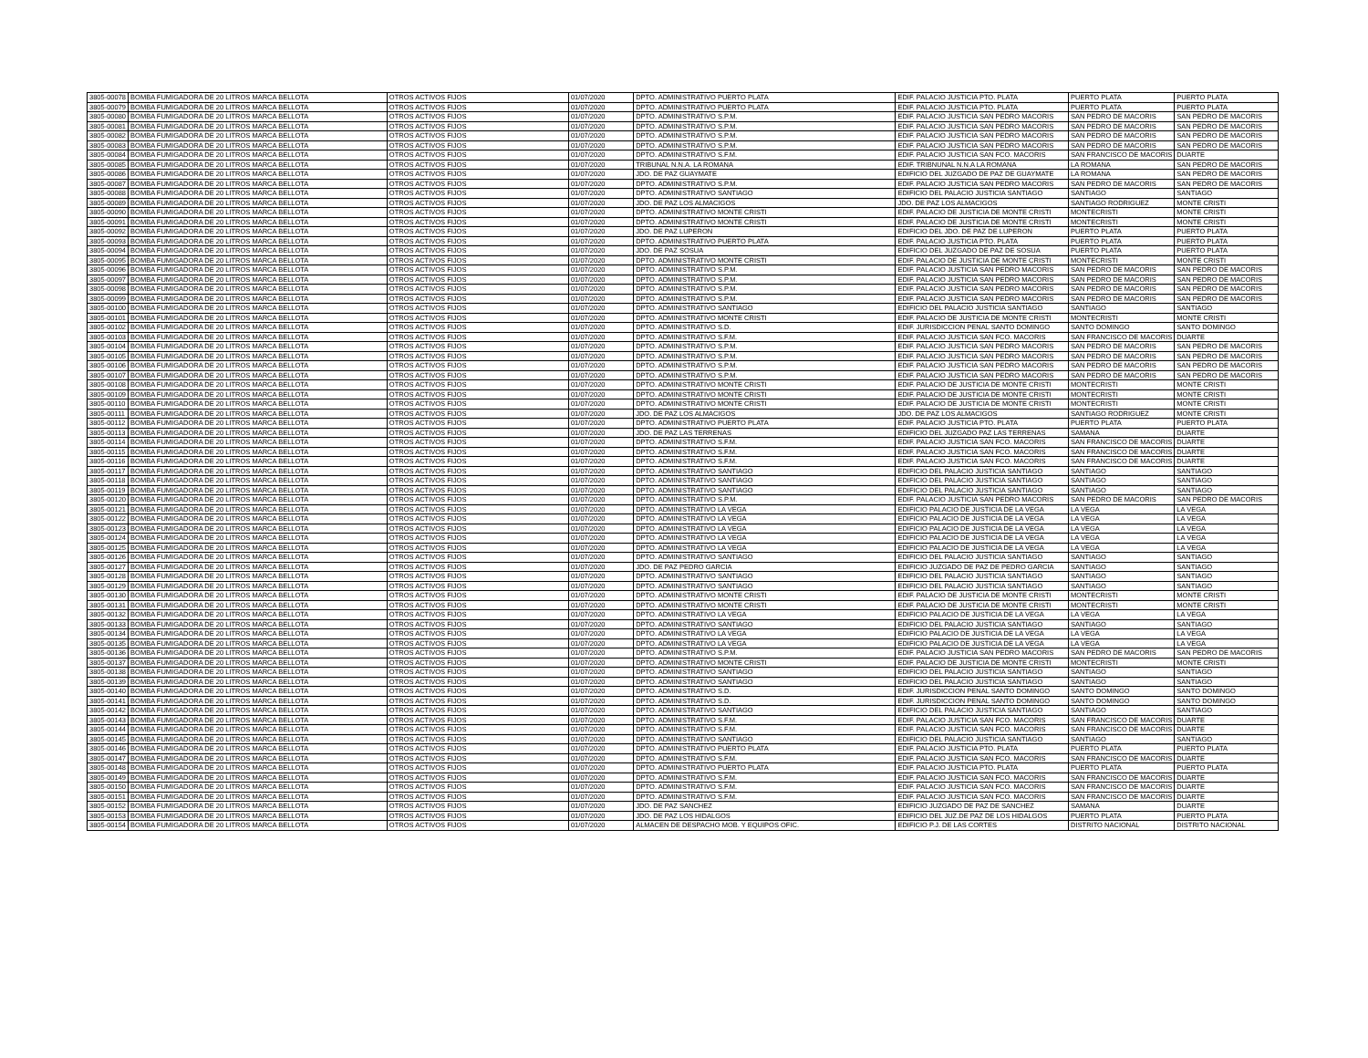| 3805-00078 | BOMBA FUMIGADORA DE 20 LITROS MARCA BELLOTA | OTROS ACTIVOS FIJOS | 01/07/2020 | DPTO. ADMINISTRATIVO PUERTO PLATA | EDIF. PALACIO JUSTICIA PTO. PLATA | PUERTO PLATA | PUERTO PLATA |
| 3805-00079 | BOMBA FUMIGADORA DE 20 LITROS MARCA BELLOTA | OTROS ACTIVOS FIJOS | 01/07/2020 | DPTO. ADMINISTRATIVO PUERTO PLATA | EDIF. PALACIO JUSTICIA PTO. PLATA | PUERTO PLATA | PUERTO PLATA |
| 3805-00080 | BOMBA FUMIGADORA DE 20 LITROS MARCA BELLOTA | OTROS ACTIVOS FIJOS | 01/07/2020 | DPTO. ADMINISTRATIVO S.P.M. | EDIF. PALACIO JUSTICIA SAN PEDRO MACORIS | SAN PEDRO DE MACORIS | SAN PEDRO DE MACORIS |
| 3805-00081 | BOMBA FUMIGADORA DE 20 LITROS MARCA BELLOTA | OTROS ACTIVOS FIJOS | 01/07/2020 | DPTO. ADMINISTRATIVO S.P.M. | EDIF. PALACIO JUSTICIA SAN PEDRO MACORIS | SAN PEDRO DE MACORIS | SAN PEDRO DE MACORIS |
| 3805-00082 | BOMBA FUMIGADORA DE 20 LITROS MARCA BELLOTA | OTROS ACTIVOS FIJOS | 01/07/2020 | DPTO. ADMINISTRATIVO S.P.M. | EDIF. PALACIO JUSTICIA SAN PEDRO MACORIS | SAN PEDRO DE MACORIS | SAN PEDRO DE MACORIS |
| 3805-00083 | BOMBA FUMIGADORA DE 20 LITROS MARCA BELLOTA | OTROS ACTIVOS FIJOS | 01/07/2020 | DPTO. ADMINISTRATIVO S.P.M. | EDIF. PALACIO JUSTICIA SAN PEDRO MACORIS | SAN PEDRO DE MACORIS | SAN PEDRO DE MACORIS |
| 3805-00084 | BOMBA FUMIGADORA DE 20 LITROS MARCA BELLOTA | OTROS ACTIVOS FIJOS | 01/07/2020 | DPTO. ADMINISTRATIVO S.F.M. | EDIF. PALACIO JUSTICIA SAN FCO. MACORIS | SAN FRANCISCO DE MACORIS | DUARTE |
| 3805-00085 | BOMBA FUMIGADORA DE 20 LITROS MARCA BELLOTA | OTROS ACTIVOS FIJOS | 01/07/2020 | TRIBUNAL N.N.A. LA ROMANA | EDIF. TRIBNUNAL N.N.A LA ROMANA | LA ROMANA | SAN PEDRO DE MACORIS |
| 3805-00086 | BOMBA FUMIGADORA DE 20 LITROS MARCA BELLOTA | OTROS ACTIVOS FIJOS | 01/07/2020 | JDO. DE PAZ GUAYMATE | EDIFICIO DEL JUZGADO DE PAZ DE GUAYMATE | LA ROMANA | SAN PEDRO DE MACORIS |
| 3805-00087 | BOMBA FUMIGADORA DE 20 LITROS MARCA BELLOTA | OTROS ACTIVOS FIJOS | 01/07/2020 | DPTO. ADMINISTRATIVO S.P.M. | EDIF. PALACIO JUSTICIA SAN PEDRO MACORIS | SAN PEDRO DE MACORIS | SAN PEDRO DE MACORIS |
| 3805-00088 | BOMBA FUMIGADORA DE 20 LITROS MARCA BELLOTA | OTROS ACTIVOS FIJOS | 01/07/2020 | DPTO. ADMINISTRATIVO SANTIAGO | EDIFICIO DEL PALACIO JUSTICIA SANTIAGO | SANTIAGO | SANTIAGO |
| 3805-00089 | BOMBA FUMIGADORA DE 20 LITROS MARCA BELLOTA | OTROS ACTIVOS FIJOS | 01/07/2020 | JDO. DE PAZ LOS ALMACIGOS | JDO. DE PAZ LOS ALMACIGOS | SANTIAGO RODRIGUEZ | MONTE CRISTI |
| 3805-00090 | BOMBA FUMIGADORA DE 20 LITROS MARCA BELLOTA | OTROS ACTIVOS FIJOS | 01/07/2020 | DPTO. ADMINISTRATIVO MONTE CRISTI | EDIF. PALACIO DE JUSTICIA DE MONTE CRISTI | MONTECRISTI | MONTE CRISTI |
| 3805-00091 | BOMBA FUMIGADORA DE 20 LITROS MARCA BELLOTA | OTROS ACTIVOS FIJOS | 01/07/2020 | DPTO. ADMINISTRATIVO MONTE CRISTI | EDIF. PALACIO DE JUSTICIA DE MONTE CRISTI | MONTECRISTI | MONTE CRISTI |
| 3805-00092 | BOMBA FUMIGADORA DE 20 LITROS MARCA BELLOTA | OTROS ACTIVOS FIJOS | 01/07/2020 | JDO. DE PAZ LUPERON | EDIFICIO DEL JDO. DE PAZ DE LUPERON | PUERTO PLATA | PUERTO PLATA |
| 3805-00093 | BOMBA FUMIGADORA DE 20 LITROS MARCA BELLOTA | OTROS ACTIVOS FIJOS | 01/07/2020 | DPTO. ADMINISTRATIVO PUERTO PLATA | EDIF. PALACIO JUSTICIA PTO. PLATA | PUERTO PLATA | PUERTO PLATA |
| 3805-00094 | BOMBA FUMIGADORA DE 20 LITROS MARCA BELLOTA | OTROS ACTIVOS FIJOS | 01/07/2020 | JDO. DE PAZ SOSUA | EDIFICIO DEL JUZGADO DE PAZ DE SOSUA | PUERTO PLATA | PUERTO PLATA |
| 3805-00095 | BOMBA FUMIGADORA DE 20 LITROS MARCA BELLOTA | OTROS ACTIVOS FIJOS | 01/07/2020 | DPTO. ADMINISTRATIVO MONTE CRISTI | EDIF. PALACIO DE JUSTICIA DE MONTE CRISTI | MONTECRISTI | MONTE CRISTI |
| 3805-00096 | BOMBA FUMIGADORA DE 20 LITROS MARCA BELLOTA | OTROS ACTIVOS FIJOS | 01/07/2020 | DPTO. ADMINISTRATIVO S.P.M. | EDIF. PALACIO JUSTICIA SAN PEDRO MACORIS | SAN PEDRO DE MACORIS | SAN PEDRO DE MACORIS |
| 3805-00097 | BOMBA FUMIGADORA DE 20 LITROS MARCA BELLOTA | OTROS ACTIVOS FIJOS | 01/07/2020 | DPTO. ADMINISTRATIVO S.P.M. | EDIF. PALACIO JUSTICIA SAN PEDRO MACORIS | SAN PEDRO DE MACORIS | SAN PEDRO DE MACORIS |
| 3805-00098 | BOMBA FUMIGADORA DE 20 LITROS MARCA BELLOTA | OTROS ACTIVOS FIJOS | 01/07/2020 | DPTO. ADMINISTRATIVO S.P.M. | EDIF. PALACIO JUSTICIA SAN PEDRO MACORIS | SAN PEDRO DE MACORIS | SAN PEDRO DE MACORIS |
| 3805-00099 | BOMBA FUMIGADORA DE 20 LITROS MARCA BELLOTA | OTROS ACTIVOS FIJOS | 01/07/2020 | DPTO. ADMINISTRATIVO S.P.M. | EDIF. PALACIO JUSTICIA SAN PEDRO MACORIS | SAN PEDRO DE MACORIS | SAN PEDRO DE MACORIS |
| 3805-00100 | BOMBA FUMIGADORA DE 20 LITROS MARCA BELLOTA | OTROS ACTIVOS FIJOS | 01/07/2020 | DPTO. ADMINISTRATIVO SANTIAGO | EDIFICIO DEL PALACIO JUSTICIA SANTIAGO | SANTIAGO | SANTIAGO |
| 3805-00101 | BOMBA FUMIGADORA DE 20 LITROS MARCA BELLOTA | OTROS ACTIVOS FIJOS | 01/07/2020 | DPTO. ADMINISTRATIVO MONTE CRISTI | EDIF. PALACIO DE JUSTICIA DE MONTE CRISTI | MONTECRISTI | MONTE CRISTI |
| 3805-00102 | BOMBA FUMIGADORA DE 20 LITROS MARCA BELLOTA | OTROS ACTIVOS FIJOS | 01/07/2020 | DPTO. ADMINISTRATIVO S.D. | EDIF. JURISDICCION PENAL SANTO DOMINGO | SANTO DOMINGO | SANTO DOMINGO |
| 3805-00103 | BOMBA FUMIGADORA DE 20 LITROS MARCA BELLOTA | OTROS ACTIVOS FIJOS | 01/07/2020 | DPTO. ADMINISTRATIVO S.F.M. | EDIF. PALACIO JUSTICIA SAN FCO. MACORIS | SAN FRANCISCO DE MACORIS | DUARTE |
| 3805-00104 | BOMBA FUMIGADORA DE 20 LITROS MARCA BELLOTA | OTROS ACTIVOS FIJOS | 01/07/2020 | DPTO. ADMINISTRATIVO S.P.M. | EDIF. PALACIO JUSTICIA SAN PEDRO MACORIS | SAN PEDRO DE MACORIS | SAN PEDRO DE MACORIS |
| 3805-00105 | BOMBA FUMIGADORA DE 20 LITROS MARCA BELLOTA | OTROS ACTIVOS FIJOS | 01/07/2020 | DPTO. ADMINISTRATIVO S.P.M. | EDIF. PALACIO JUSTICIA SAN PEDRO MACORIS | SAN PEDRO DE MACORIS | SAN PEDRO DE MACORIS |
| 3805-00106 | BOMBA FUMIGADORA DE 20 LITROS MARCA BELLOTA | OTROS ACTIVOS FIJOS | 01/07/2020 | DPTO. ADMINISTRATIVO S.P.M. | EDIF. PALACIO JUSTICIA SAN PEDRO MACORIS | SAN PEDRO DE MACORIS | SAN PEDRO DE MACORIS |
| 3805-00107 | BOMBA FUMIGADORA DE 20 LITROS MARCA BELLOTA | OTROS ACTIVOS FIJOS | 01/07/2020 | DPTO. ADMINISTRATIVO S.P.M. | EDIF. PALACIO JUSTICIA SAN PEDRO MACORIS | SAN PEDRO DE MACORIS | SAN PEDRO DE MACORIS |
| 3805-00108 | BOMBA FUMIGADORA DE 20 LITROS MARCA BELLOTA | OTROS ACTIVOS FIJOS | 01/07/2020 | DPTO. ADMINISTRATIVO MONTE CRISTI | EDIF. PALACIO DE JUSTICIA DE MONTE CRISTI | MONTECRISTI | MONTE CRISTI |
| 3805-00109 | BOMBA FUMIGADORA DE 20 LITROS MARCA BELLOTA | OTROS ACTIVOS FIJOS | 01/07/2020 | DPTO. ADMINISTRATIVO MONTE CRISTI | EDIF. PALACIO DE JUSTICIA DE MONTE CRISTI | MONTECRISTI | MONTE CRISTI |
| 3805-00110 | BOMBA FUMIGADORA DE 20 LITROS MARCA BELLOTA | OTROS ACTIVOS FIJOS | 01/07/2020 | DPTO. ADMINISTRATIVO MONTE CRISTI | EDIF. PALACIO DE JUSTICIA DE MONTE CRISTI | MONTECRISTI | MONTE CRISTI |
| 3805-00111 | BOMBA FUMIGADORA DE 20 LITROS MARCA BELLOTA | OTROS ACTIVOS FIJOS | 01/07/2020 | JDO. DE PAZ LOS ALMACIGOS | JDO. DE PAZ LOS ALMACIGOS | SANTIAGO RODRIGUEZ | MONTE CRISTI |
| 3805-00112 | BOMBA FUMIGADORA DE 20 LITROS MARCA BELLOTA | OTROS ACTIVOS FIJOS | 01/07/2020 | DPTO. ADMINISTRATIVO PUERTO PLATA | EDIF. PALACIO JUSTICIA PTO. PLATA | PUERTO PLATA | PUERTO PLATA |
| 3805-00113 | BOMBA FUMIGADORA DE 20 LITROS MARCA BELLOTA | OTROS ACTIVOS FIJOS | 01/07/2020 | JDO. DE PAZ LAS TERRENAS | EDIFICIO DEL JUZGADO PAZ LAS TERRENAS | SAMANA | DUARTE |
| 3805-00114 | BOMBA FUMIGADORA DE 20 LITROS MARCA BELLOTA | OTROS ACTIVOS FIJOS | 01/07/2020 | DPTO. ADMINISTRATIVO S.F.M. | EDIF. PALACIO JUSTICIA SAN FCO. MACORIS | SAN FRANCISCO DE MACORIS | DUARTE |
| 3805-00115 | BOMBA FUMIGADORA DE 20 LITROS MARCA BELLOTA | OTROS ACTIVOS FIJOS | 01/07/2020 | DPTO. ADMINISTRATIVO S.F.M. | EDIF. PALACIO JUSTICIA SAN FCO. MACORIS | SAN FRANCISCO DE MACORIS | DUARTE |
| 3805-00116 | BOMBA FUMIGADORA DE 20 LITROS MARCA BELLOTA | OTROS ACTIVOS FIJOS | 01/07/2020 | DPTO. ADMINISTRATIVO S.F.M. | EDIF. PALACIO JUSTICIA SAN FCO. MACORIS | SAN FRANCISCO DE MACORIS | DUARTE |
| 3805-00117 | BOMBA FUMIGADORA DE 20 LITROS MARCA BELLOTA | OTROS ACTIVOS FIJOS | 01/07/2020 | DPTO. ADMINISTRATIVO SANTIAGO | EDIFICIO DEL PALACIO JUSTICIA SANTIAGO | SANTIAGO | SANTIAGO |
| 3805-00118 | BOMBA FUMIGADORA DE 20 LITROS MARCA BELLOTA | OTROS ACTIVOS FIJOS | 01/07/2020 | DPTO. ADMINISTRATIVO SANTIAGO | EDIFICIO DEL PALACIO JUSTICIA SANTIAGO | SANTIAGO | SANTIAGO |
| 3805-00119 | BOMBA FUMIGADORA DE 20 LITROS MARCA BELLOTA | OTROS ACTIVOS FIJOS | 01/07/2020 | DPTO. ADMINISTRATIVO SANTIAGO | EDIFICIO DEL PALACIO JUSTICIA SANTIAGO | SANTIAGO | SANTIAGO |
| 3805-00120 | BOMBA FUMIGADORA DE 20 LITROS MARCA BELLOTA | OTROS ACTIVOS FIJOS | 01/07/2020 | DPTO. ADMINISTRATIVO S.P.M. | EDIF. PALACIO JUSTICIA SAN PEDRO MACORIS | SAN PEDRO DE MACORIS | SAN PEDRO DE MACORIS |
| 3805-00121 | BOMBA FUMIGADORA DE 20 LITROS MARCA BELLOTA | OTROS ACTIVOS FIJOS | 01/07/2020 | DPTO. ADMINISTRATIVO LA VEGA | EDIFICIO PALACIO DE JUSTICIA DE LA VEGA | LA VEGA | LA VEGA |
| 3805-00122 | BOMBA FUMIGADORA DE 20 LITROS MARCA BELLOTA | OTROS ACTIVOS FIJOS | 01/07/2020 | DPTO. ADMINISTRATIVO LA VEGA | EDIFICIO PALACIO DE JUSTICIA DE LA VEGA | LA VEGA | LA VEGA |
| 3805-00123 | BOMBA FUMIGADORA DE 20 LITROS MARCA BELLOTA | OTROS ACTIVOS FIJOS | 01/07/2020 | DPTO. ADMINISTRATIVO LA VEGA | EDIFICIO PALACIO DE JUSTICIA DE LA VEGA | LA VEGA | LA VEGA |
| 3805-00124 | BOMBA FUMIGADORA DE 20 LITROS MARCA BELLOTA | OTROS ACTIVOS FIJOS | 01/07/2020 | DPTO. ADMINISTRATIVO LA VEGA | EDIFICIO PALACIO DE JUSTICIA DE LA VEGA | LA VEGA | LA VEGA |
| 3805-00125 | BOMBA FUMIGADORA DE 20 LITROS MARCA BELLOTA | OTROS ACTIVOS FIJOS | 01/07/2020 | DPTO. ADMINISTRATIVO LA VEGA | EDIFICIO PALACIO DE JUSTICIA DE LA VEGA | LA VEGA | LA VEGA |
| 3805-00126 | BOMBA FUMIGADORA DE 20 LITROS MARCA BELLOTA | OTROS ACTIVOS FIJOS | 01/07/2020 | DPTO. ADMINISTRATIVO SANTIAGO | EDIFICIO DEL PALACIO JUSTICIA SANTIAGO | SANTIAGO | SANTIAGO |
| 3805-00127 | BOMBA FUMIGADORA DE 20 LITROS MARCA BELLOTA | OTROS ACTIVOS FIJOS | 01/07/2020 | JDO. DE PAZ PEDRO GARCIA | EDIFICIO JUZGADO DE PAZ DE PEDRO GARCIA | SANTIAGO | SANTIAGO |
| 3805-00128 | BOMBA FUMIGADORA DE 20 LITROS MARCA BELLOTA | OTROS ACTIVOS FIJOS | 01/07/2020 | DPTO. ADMINISTRATIVO SANTIAGO | EDIFICIO DEL PALACIO JUSTICIA SANTIAGO | SANTIAGO | SANTIAGO |
| 3805-00129 | BOMBA FUMIGADORA DE 20 LITROS MARCA BELLOTA | OTROS ACTIVOS FIJOS | 01/07/2020 | DPTO. ADMINISTRATIVO SANTIAGO | EDIFICIO DEL PALACIO JUSTICIA SANTIAGO | SANTIAGO | SANTIAGO |
| 3805-00130 | BOMBA FUMIGADORA DE 20 LITROS MARCA BELLOTA | OTROS ACTIVOS FIJOS | 01/07/2020 | DPTO. ADMINISTRATIVO MONTE CRISTI | EDIF. PALACIO DE JUSTICIA DE MONTE CRISTI | MONTECRISTI | MONTE CRISTI |
| 3805-00131 | BOMBA FUMIGADORA DE 20 LITROS MARCA BELLOTA | OTROS ACTIVOS FIJOS | 01/07/2020 | DPTO. ADMINISTRATIVO MONTE CRISTI | EDIF. PALACIO DE JUSTICIA DE MONTE CRISTI | MONTECRISTI | MONTE CRISTI |
| 3805-00132 | BOMBA FUMIGADORA DE 20 LITROS MARCA BELLOTA | OTROS ACTIVOS FIJOS | 01/07/2020 | DPTO. ADMINISTRATIVO LA VEGA | EDIFICIO PALACIO DE JUSTICIA DE LA VEGA | LA VEGA | LA VEGA |
| 3805-00133 | BOMBA FUMIGADORA DE 20 LITROS MARCA BELLOTA | OTROS ACTIVOS FIJOS | 01/07/2020 | DPTO. ADMINISTRATIVO SANTIAGO | EDIFICIO DEL PALACIO JUSTICIA SANTIAGO | SANTIAGO | SANTIAGO |
| 3805-00134 | BOMBA FUMIGADORA DE 20 LITROS MARCA BELLOTA | OTROS ACTIVOS FIJOS | 01/07/2020 | DPTO. ADMINISTRATIVO LA VEGA | EDIFICIO PALACIO DE JUSTICIA DE LA VEGA | LA VEGA | LA VEGA |
| 3805-00135 | BOMBA FUMIGADORA DE 20 LITROS MARCA BELLOTA | OTROS ACTIVOS FIJOS | 01/07/2020 | DPTO. ADMINISTRATIVO LA VEGA | EDIFICIO PALACIO DE JUSTICIA DE LA VEGA | LA VEGA | LA VEGA |
| 3805-00136 | BOMBA FUMIGADORA DE 20 LITROS MARCA BELLOTA | OTROS ACTIVOS FIJOS | 01/07/2020 | DPTO. ADMINISTRATIVO S.P.M. | EDIF. PALACIO JUSTICIA SAN PEDRO MACORIS | SAN PEDRO DE MACORIS | SAN PEDRO DE MACORIS |
| 3805-00137 | BOMBA FUMIGADORA DE 20 LITROS MARCA BELLOTA | OTROS ACTIVOS FIJOS | 01/07/2020 | DPTO. ADMINISTRATIVO MONTE CRISTI | EDIF. PALACIO DE JUSTICIA DE MONTE CRISTI | MONTECRISTI | MONTE CRISTI |
| 3805-00138 | BOMBA FUMIGADORA DE 20 LITROS MARCA BELLOTA | OTROS ACTIVOS FIJOS | 01/07/2020 | DPTO. ADMINISTRATIVO SANTIAGO | EDIFICIO DEL PALACIO JUSTICIA SANTIAGO | SANTIAGO | SANTIAGO |
| 3805-00139 | BOMBA FUMIGADORA DE 20 LITROS MARCA BELLOTA | OTROS ACTIVOS FIJOS | 01/07/2020 | DPTO. ADMINISTRATIVO SANTIAGO | EDIFICIO DEL PALACIO JUSTICIA SANTIAGO | SANTIAGO | SANTIAGO |
| 3805-00140 | BOMBA FUMIGADORA DE 20 LITROS MARCA BELLOTA | OTROS ACTIVOS FIJOS | 01/07/2020 | DPTO. ADMINISTRATIVO S.D. | EDIF. JURISDICCION PENAL SANTO DOMINGO | SANTO DOMINGO | SANTO DOMINGO |
| 3805-00141 | BOMBA FUMIGADORA DE 20 LITROS MARCA BELLOTA | OTROS ACTIVOS FIJOS | 01/07/2020 | DPTO. ADMINISTRATIVO S.D. | EDIF. JURISDICCION PENAL SANTO DOMINGO | SANTO DOMINGO | SANTO DOMINGO |
| 3805-00142 | BOMBA FUMIGADORA DE 20 LITROS MARCA BELLOTA | OTROS ACTIVOS FIJOS | 01/07/2020 | DPTO. ADMINISTRATIVO SANTIAGO | EDIFICIO DEL PALACIO JUSTICIA SANTIAGO | SANTIAGO | SANTIAGO |
| 3805-00143 | BOMBA FUMIGADORA DE 20 LITROS MARCA BELLOTA | OTROS ACTIVOS FIJOS | 01/07/2020 | DPTO. ADMINISTRATIVO S.F.M. | EDIF. PALACIO JUSTICIA SAN FCO. MACORIS | SAN FRANCISCO DE MACORIS | DUARTE |
| 3805-00144 | BOMBA FUMIGADORA DE 20 LITROS MARCA BELLOTA | OTROS ACTIVOS FIJOS | 01/07/2020 | DPTO. ADMINISTRATIVO S.F.M. | EDIF. PALACIO JUSTICIA SAN FCO. MACORIS | SAN FRANCISCO DE MACORIS | DUARTE |
| 3805-00145 | BOMBA FUMIGADORA DE 20 LITROS MARCA BELLOTA | OTROS ACTIVOS FIJOS | 01/07/2020 | DPTO. ADMINISTRATIVO SANTIAGO | EDIFICIO DEL PALACIO JUSTICIA SANTIAGO | SANTIAGO | SANTIAGO |
| 3805-00146 | BOMBA FUMIGADORA DE 20 LITROS MARCA BELLOTA | OTROS ACTIVOS FIJOS | 01/07/2020 | DPTO. ADMINISTRATIVO PUERTO PLATA | EDIF. PALACIO JUSTICIA PTO. PLATA | PUERTO PLATA | PUERTO PLATA |
| 3805-00147 | BOMBA FUMIGADORA DE 20 LITROS MARCA BELLOTA | OTROS ACTIVOS FIJOS | 01/07/2020 | DPTO. ADMINISTRATIVO S.F.M. | EDIF. PALACIO JUSTICIA SAN FCO. MACORIS | SAN FRANCISCO DE MACORIS | DUARTE |
| 3805-00148 | BOMBA FUMIGADORA DE 20 LITROS MARCA BELLOTA | OTROS ACTIVOS FIJOS | 01/07/2020 | DPTO. ADMINISTRATIVO PUERTO PLATA | EDIF. PALACIO JUSTICIA PTO. PLATA | PUERTO PLATA | PUERTO PLATA |
| 3805-00149 | BOMBA FUMIGADORA DE 20 LITROS MARCA BELLOTA | OTROS ACTIVOS FIJOS | 01/07/2020 | DPTO. ADMINISTRATIVO S.F.M. | EDIF. PALACIO JUSTICIA SAN FCO. MACORIS | SAN FRANCISCO DE MACORIS | DUARTE |
| 3805-00150 | BOMBA FUMIGADORA DE 20 LITROS MARCA BELLOTA | OTROS ACTIVOS FIJOS | 01/07/2020 | DPTO. ADMINISTRATIVO S.F.M. | EDIF. PALACIO JUSTICIA SAN FCO. MACORIS | SAN FRANCISCO DE MACORIS | DUARTE |
| 3805-00151 | BOMBA FUMIGADORA DE 20 LITROS MARCA BELLOTA | OTROS ACTIVOS FIJOS | 01/07/2020 | DPTO. ADMINISTRATIVO S.F.M. | EDIF. PALACIO JUSTICIA SAN FCO. MACORIS | SAN FRANCISCO DE MACORIS | DUARTE |
| 3805-00152 | BOMBA FUMIGADORA DE 20 LITROS MARCA BELLOTA | OTROS ACTIVOS FIJOS | 01/07/2020 | JDO. DE PAZ SANCHEZ | EDIFICIO JUZGADO DE PAZ DE SANCHEZ | SAMANA | DUARTE |
| 3805-00153 | BOMBA FUMIGADORA DE 20 LITROS MARCA BELLOTA | OTROS ACTIVOS FIJOS | 01/07/2020 | JDO. DE PAZ LOS HIDALGOS | EDIFICIO DEL JUZ.DE PAZ DE LOS HIDALGOS | PUERTO PLATA | PUERTO PLATA |
| 3805-00154 | BOMBA FUMIGADORA DE 20 LITROS MARCA BELLOTA | OTROS ACTIVOS FIJOS | 01/07/2020 | ALMACEN DE DESPACHO MOB. Y EQUIPOS OFIC. | EDIFICIO P.J. DE LAS CORTES | DISTRITO NACIONAL | DISTRITO NACIONAL |